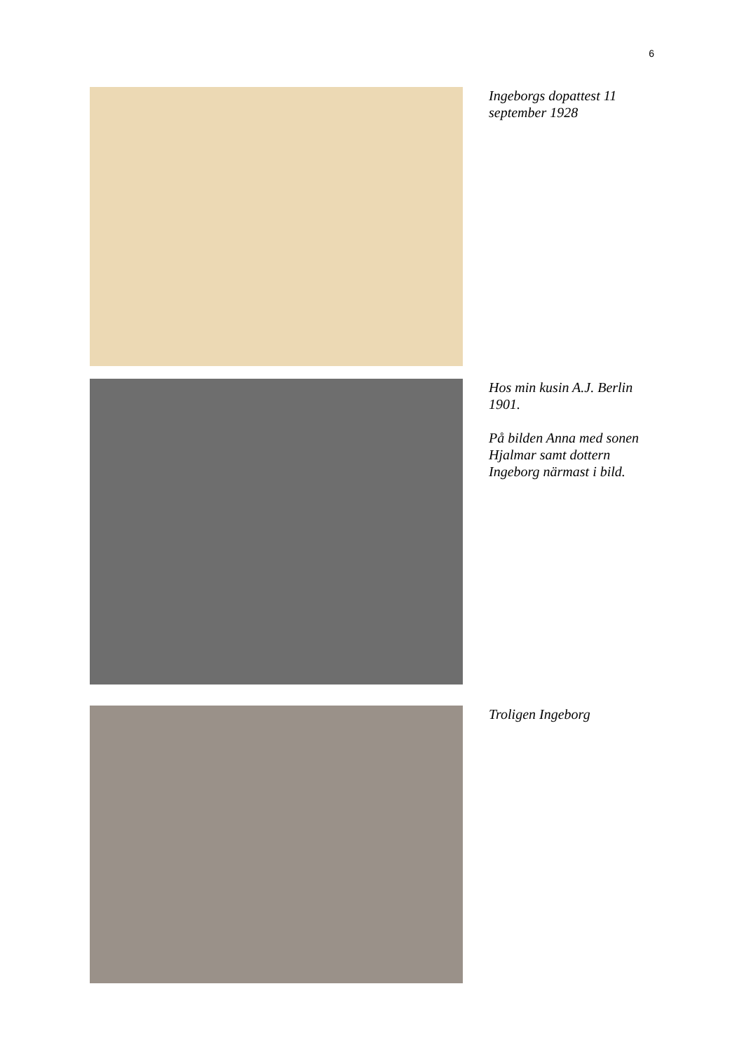6
Ingeborgs dopattest 11 september 1928
Hos min kusin A.J. Berlin 1901.
På bilden Anna med sonen Hjalmar samt dottern Ingeborg närmast i bild.
Troligen Ingeborg